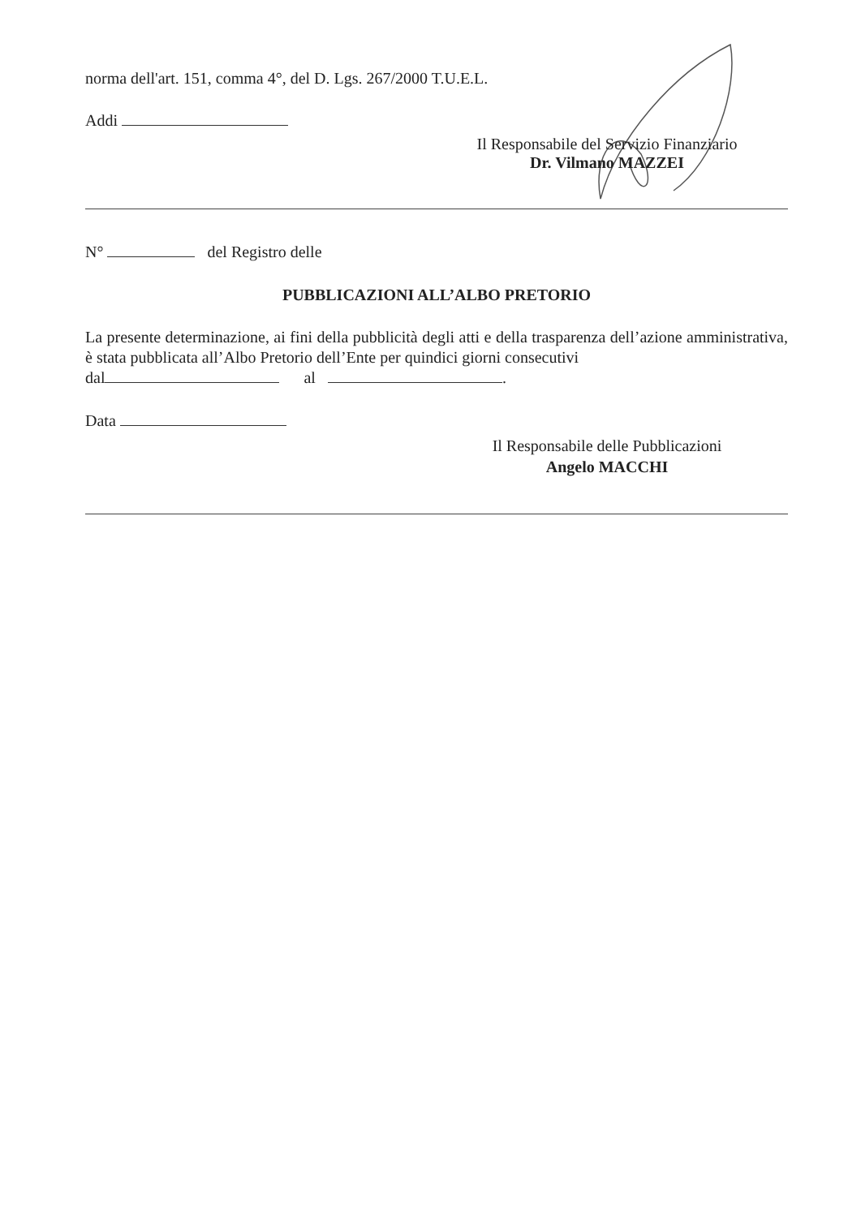norma dell'art. 151, comma 4°, del D. Lgs. 267/2000 T.U.E.L.
Addi
Il Responsabile del Servizio Finanziario
Dr. Vilmano MAZZEI
N° del Registro delle
PUBBLICAZIONI ALL’ALBO PRETORIO
La presente determinazione, ai fini della pubblicità degli atti e della trasparenza dell’azione amministrativa, è stata pubblicata all’Albo Pretorio dell’Ente per quindici giorni consecutivi
dal al .
Data
Il Responsabile delle Pubblicazioni
Angelo MACCHI